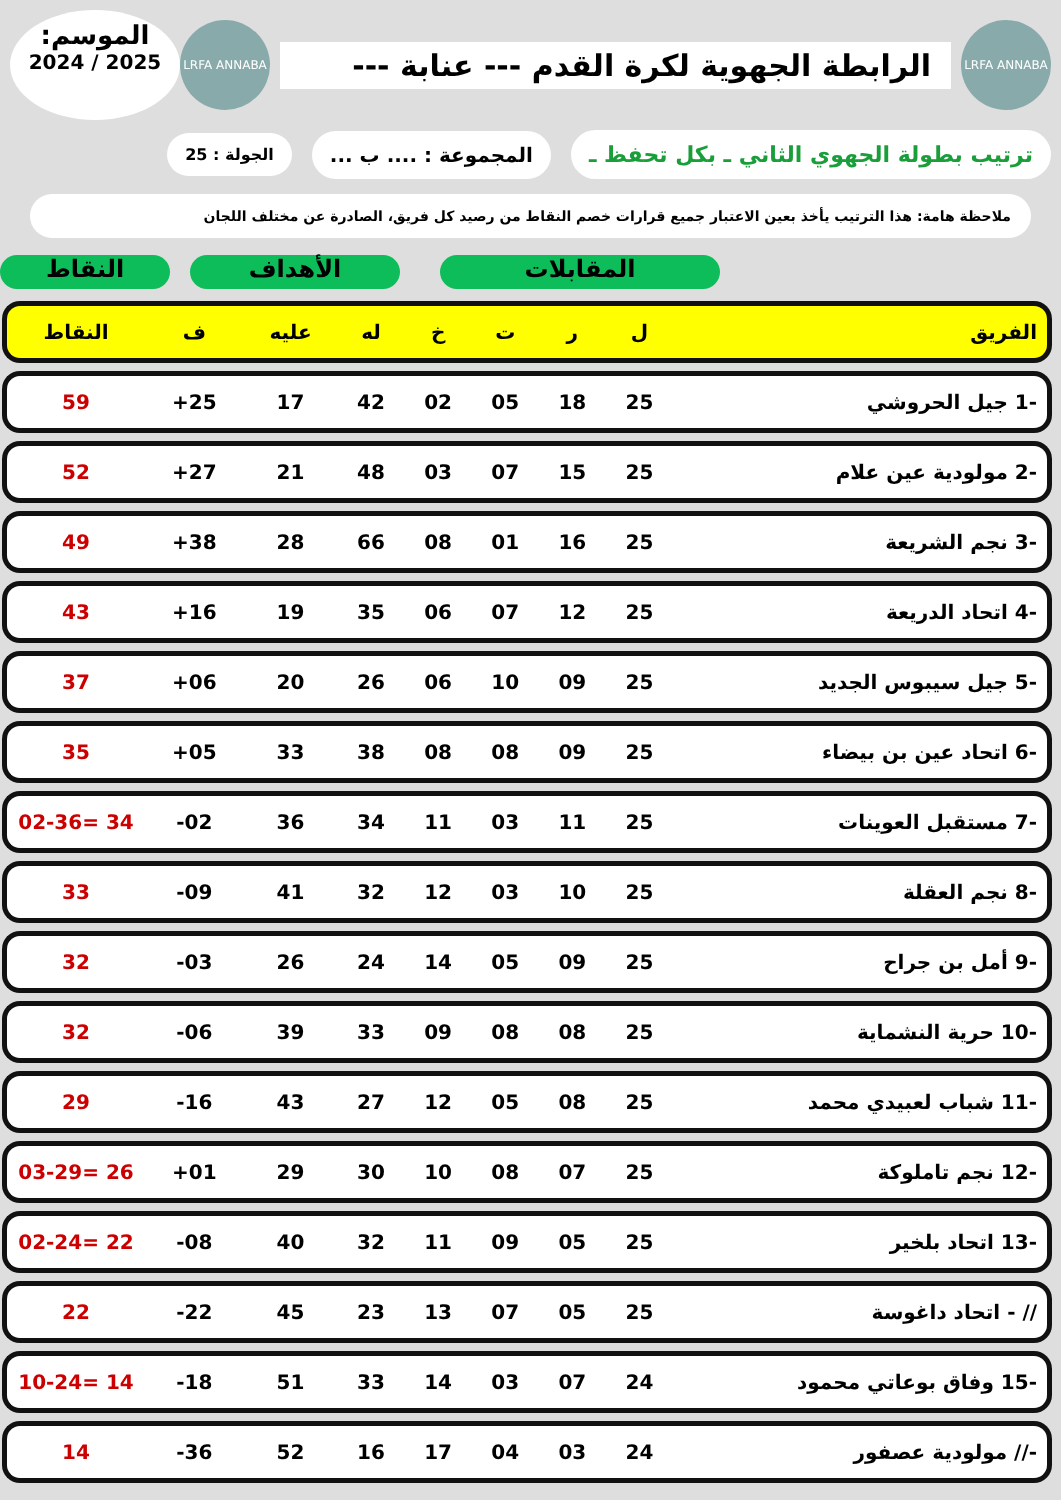LRFA ANNABA
الرابطة الجهوية لكرة القدم --- عنابة ---
LRFA ANNABA
الموسم:
2025 / 2024
ترتيب بطولة الجهوي الثاني ـ بكل تحفظ ـ
المجموعة : .... ب ...
الجولة : 25
ملاحظة هامة: هذا الترتيب يأخذ بعين الاعتبار جميع قرارات خصم النقاط من رصيد كل فريق، الصادرة عن مختلف اللجان
النقاط الأهداف المقابلات
| الفريق | ل | ر | ت | خ | له | عليه | ف | النقاط |
| --- | --- | --- | --- | --- | --- | --- | --- | --- |
| -1 جيل الحروشي | 25 | 18 | 05 | 02 | 42 | 17 | 25+ | 59 |
| -2 مولودية عين علام | 25 | 15 | 07 | 03 | 48 | 21 | 27+ | 52 |
| -3 نجم الشريعة | 25 | 16 | 01 | 08 | 66 | 28 | 38+ | 49 |
| -4 اتحاد الدريعة | 25 | 12 | 07 | 06 | 35 | 19 | 16+ | 43 |
| -5 جيل سيبوس الجديد | 25 | 09 | 10 | 06 | 26 | 20 | 06+ | 37 |
| -6 اتحاد عين بن بيضاء | 25 | 09 | 08 | 08 | 38 | 33 | 05+ | 35 |
| -7 مستقبل العوينات | 25 | 11 | 03 | 11 | 34 | 36 | 02- | 34 =02-36 |
| -8 نجم العقلة | 25 | 10 | 03 | 12 | 32 | 41 | 09- | 33 |
| -9 أمل بن جراح | 25 | 09 | 05 | 14 | 24 | 26 | 03- | 32 |
| -10 حرية النشماية | 25 | 08 | 08 | 09 | 33 | 39 | 06- | 32 |
| -11 شباب لعبيدي محمد | 25 | 08 | 05 | 12 | 27 | 43 | 16- | 29 |
| -12 نجم تاملوكة | 25 | 07 | 08 | 10 | 30 | 29 | 01+ | 26 =03-29 |
| -13 اتحاد بلخير | 25 | 05 | 09 | 11 | 32 | 40 | 08- | 22 =02-24 |
| // - اتحاد داغوسة | 25 | 05 | 07 | 13 | 23 | 45 | 22- | 22 |
| -15 وفاق بوعاتي محمود | 24 | 07 | 03 | 14 | 33 | 51 | 18- | 14 =10-24 |
| -// مولودية عصفور | 24 | 03 | 04 | 17 | 16 | 52 | 36- | 14 |